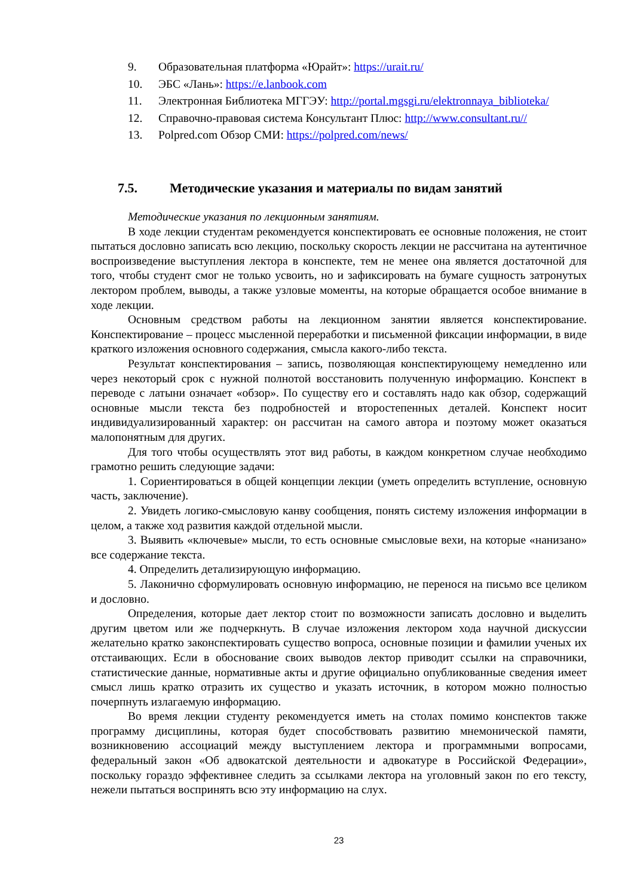9. Образовательная платформа «Юрайт»: https://urait.ru/
10. ЭБС «Лань»: https://e.lanbook.com
11. Электронная Библиотека МГГЭУ: http://portal.mgsgi.ru/elektronnaya_biblioteka/
12. Справочно-правовая система Консультант Плюс: http://www.consultant.ru//
13. Polpred.com Обзор СМИ: https://polpred.com/news/
7.5. Методические указания и материалы по видам занятий
Методические указания по лекционным занятиям.
В ходе лекции студентам рекомендуется конспектировать ее основные положения, не стоит пытаться дословно записать всю лекцию, поскольку скорость лекции не рассчитана на аутентичное воспроизведение выступления лектора в конспекте, тем не менее она является достаточной для того, чтобы студент смог не только усвоить, но и зафиксировать на бумаге сущность затронутых лектором проблем, выводы, а также узловые моменты, на которые обращается особое внимание в ходе лекции.
Основным средством работы на лекционном занятии является конспектирование. Конспектирование – процесс мысленной переработки и письменной фиксации информации, в виде краткого изложения основного содержания, смысла какого-либо текста.
Результат конспектирования – запись, позволяющая конспектирующему немедленно или через некоторый срок с нужной полнотой восстановить полученную информацию. Конспект в переводе с латыни означает «обзор». По существу его и составлять надо как обзор, содержащий основные мысли текста без подробностей и второстепенных деталей. Конспект носит индивидуализированный характер: он рассчитан на самого автора и поэтому может оказаться малопонятным для других.
Для того чтобы осуществлять этот вид работы, в каждом конкретном случае необходимо грамотно решить следующие задачи:
1. Сориентироваться в общей концепции лекции (уметь определить вступление, основную часть, заключение).
2. Увидеть логико-смысловую канву сообщения, понять систему изложения информации в целом, а также ход развития каждой отдельной мысли.
3. Выявить «ключевые» мысли, то есть основные смысловые вехи, на которые «нанизано» все содержание текста.
4. Определить детализирующую информацию.
5. Лаконично сформулировать основную информацию, не перенося на письмо все целиком и дословно.
Определения, которые дает лектор стоит по возможности записать дословно и выделить другим цветом или же подчеркнуть. В случае изложения лектором хода научной дискуссии желательно кратко законспектировать существо вопроса, основные позиции и фамилии ученых их отстаивающих. Если в обоснование своих выводов лектор приводит ссылки на справочники, статистические данные, нормативные акты и другие официально опубликованные сведения имеет смысл лишь кратко отразить их существо и указать источник, в котором можно полностью почерпнуть излагаемую информацию.
Во время лекции студенту рекомендуется иметь на столах помимо конспектов также программу дисциплины, которая будет способствовать развитию мнемонической памяти, возникновению ассоциаций между выступлением лектора и программными вопросами, федеральный закон «Об адвокатской деятельности и адвокатуре в Российской Федерации», поскольку гораздо эффективнее следить за ссылками лектора на уголовный закон по его тексту, нежели пытаться воспринять всю эту информацию на слух.
23